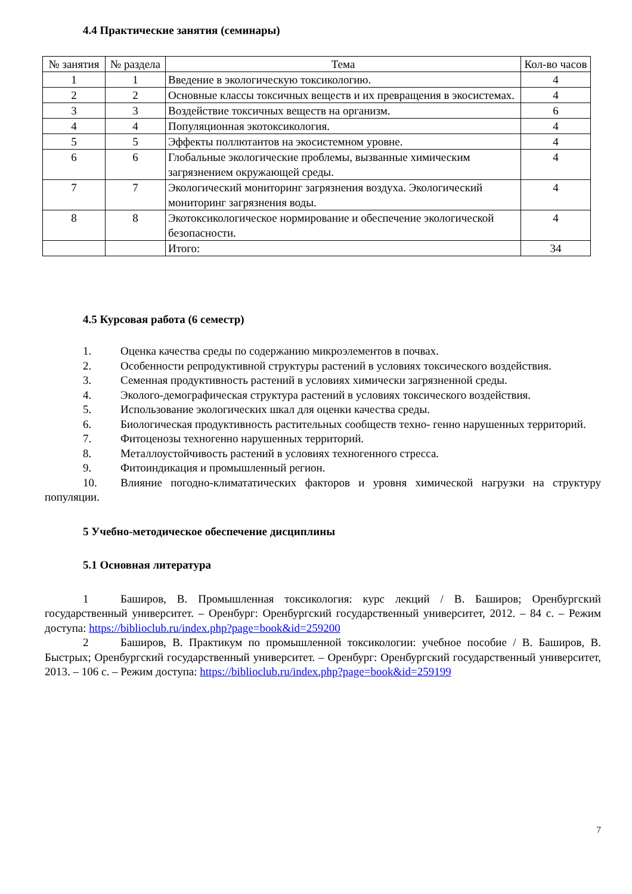4.4 Практические занятия (семинары)
| № занятия | № раздела | Тема | Кол-во часов |
| --- | --- | --- | --- |
| 1 | 1 | Введение в экологическую токсикологию. | 4 |
| 2 | 2 | Основные классы токсичных веществ и их превращения в экосистемах. | 4 |
| 3 | 3 | Воздействие токсичных веществ на организм. | 6 |
| 4 | 4 | Популяционная экотоксикология. | 4 |
| 5 | 5 | Эффекты поллютантов на экосистемном уровне. | 4 |
| 6 | 6 | Глобальные экологические проблемы, вызванные химическим загрязнением окружающей среды. | 4 |
| 7 | 7 | Экологический мониторинг загрязнения воздуха. Экологический мониторинг загрязнения воды. | 4 |
| 8 | 8 | Экотоксикологическое нормирование и обеспечение экологической безопасности. | 4 |
| | | Итого: | 34 |
4.5 Курсовая работа (6 семестр)
1. Оценка качества среды по содержанию микроэлементов в почвах.
2. Особенности репродуктивной структуры растений в условиях токсического воздействия.
3. Семенная продуктивность растений в условиях химически загрязненной среды.
4. Эколого-демографическая структура растений в условиях токсического воздействия.
5. Использование экологических шкал для оценки качества среды.
6. Биологическая продуктивность растительных сообществ техно- генно нарушенных территорий.
7. Фитоценозы техногенно нарушенных территорий.
8. Металлоустойчивость растений в условиях техногенного стресса.
9. Фитоиндикация и промышленный регион.
10. Влияние погодно-климататических факторов и уровня химической нагрузки на структуру популяции.
5 Учебно-методическое обеспечение дисциплины
5.1 Основная литература
1 Баширов, В. Промышленная токсикология: курс лекций / В. Баширов; Оренбургский государственный университет. – Оренбург: Оренбургский государственный университет, 2012. – 84 с. – Режим доступа: https://biblioclub.ru/index.php?page=book&id=259200
2 Баширов, В. Практикум по промышленной токсикологии: учебное пособие / В. Баширов, В. Быстрых; Оренбургский государственный университет. – Оренбург: Оренбургский государственный университет, 2013. – 106 с. – Режим доступа: https://biblioclub.ru/index.php?page=book&id=259199
7